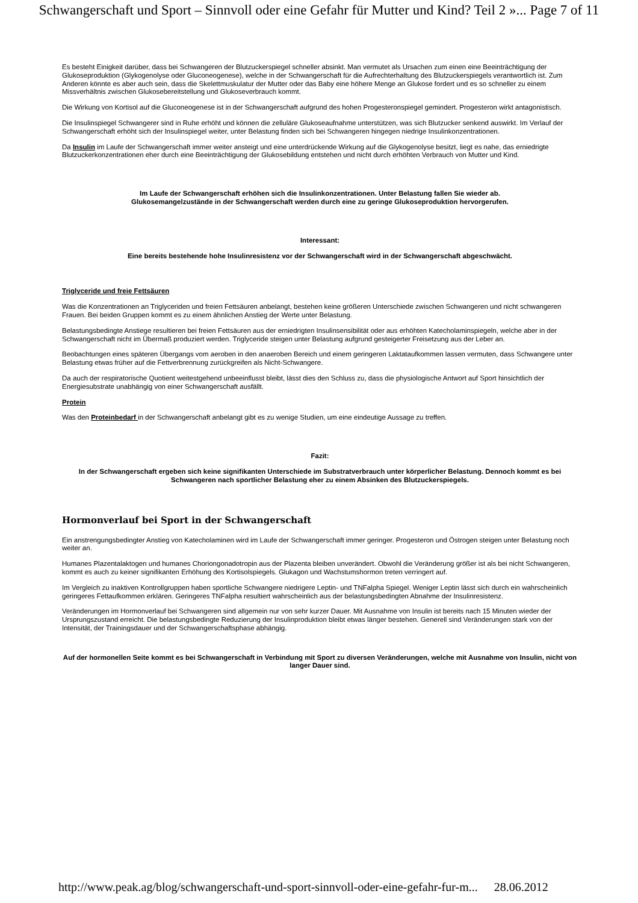Schwangerschaft und Sport – Sinnvoll oder eine Gefahr für Mutter und Kind? Teil 2 »... Page 7 of 11
Es besteht Einigkeit darüber, dass bei Schwangeren der Blutzuckerspiegel schneller absinkt. Man vermutet als Ursachen zum einen eine Beeinträchtigung der Glukoseproduktion (Glykogenolyse oder Gluconeogenese), welche in der Schwangerschaft für die Aufrechterhaltung des Blutzuckerspiegels verantwortlich ist. Zum Anderen könnte es aber auch sein, dass die Skelettmuskulatur der Mutter oder das Baby eine höhere Menge an Glukose fordert und es so schneller zu einem Missverhältnis zwischen Glukosebereitstellung und Glukoseverbrauch kommt.
Die Wirkung von Kortisol auf die Gluconeogenese ist in der Schwangerschaft aufgrund des hohen Progesteronspiegel gemindert. Progesteron wirkt antagonistisch.
Die Insulinspiegel Schwangerer sind in Ruhe erhöht und können die zelluläre Glukoseaufnahme unterstützen, was sich Blutzucker senkend auswirkt. Im Verlauf der Schwangerschaft erhöht sich der Insulinspiegel weiter, unter Belastung finden sich bei Schwangeren hingegen niedrige Insulinkonzentrationen.
Da Insulin im Laufe der Schwangerschaft immer weiter ansteigt und eine unterdrückende Wirkung auf die Glykogenolyse besitzt, liegt es nahe, das erniedrigte Blutzuckerkonzentrationen eher durch eine Beeinträchtigung der Glukosebildung entstehen und nicht durch erhöhten Verbrauch von Mutter und Kind.
Im Laufe der Schwangerschaft erhöhen sich die Insulinkonzentrationen. Unter Belastung fallen Sie wieder ab.
Glukosemangelzustände in der Schwangerschaft werden durch eine zu geringe Glukoseproduktion hervorgerufen.
Interessant:
Eine bereits bestehende hohe Insulinresistenz vor der Schwangerschaft wird in der Schwangerschaft abgeschwächt.
Triglyceride und freie Fettsäuren
Was die Konzentrationen an Triglyceriden und freien Fettsäuren anbelangt, bestehen keine größeren Unterschiede zwischen Schwangeren und nicht schwangeren Frauen. Bei beiden Gruppen kommt es zu einem ähnlichen Anstieg der Werte unter Belastung.
Belastungsbedingte Anstiege resultieren bei freien Fettsäuren aus der erniedrigten Insulinsensibilität oder aus erhöhten Katecholaminspiegeln, welche aber in der Schwangerschaft nicht im Übermaß produziert werden. Triglyceride steigen unter Belastung aufgrund gesteigerter Freisetzung aus der Leber an.
Beobachtungen eines späteren Übergangs vom aeroben in den anaeroben Bereich und einem geringeren Laktataufkommen lassen vermuten, dass Schwangere unter Belastung etwas früher auf die Fettverbrennung zurückgreifen als Nicht-Schwangere.
Da auch der respiratorische Quotient weitestgehend unbeeinflusst bleibt, lässt dies den Schluss zu, dass die physiologische Antwort auf Sport hinsichtlich der Energiesubstrate unabhängig von einer Schwangerschaft ausfällt.
Protein
Was den Proteinbedarf in der Schwangerschaft anbelangt gibt es zu wenige Studien, um eine eindeutige Aussage zu treffen.
Fazit:
In der Schwangerschaft ergeben sich keine signifikanten Unterschiede im Substratverbrauch unter körperlicher Belastung. Dennoch kommt es bei Schwangeren nach sportlicher Belastung eher zu einem Absinken des Blutzuckerspiegels.
Hormonverlauf bei Sport in der Schwangerschaft
Ein anstrengungsbedingter Anstieg von Katecholaminen wird im Laufe der Schwangerschaft immer geringer. Progesteron und Östrogen steigen unter Belastung noch weiter an.
Humanes Plazentalaktogen und humanes Choriongonadotropin aus der Plazenta bleiben unverändert. Obwohl die Veränderung größer ist als bei nicht Schwangeren, kommt es auch zu keiner signifikanten Erhöhung des Kortisolspiegels. Glukagon und Wachstumshormon treten verringert auf.
Im Vergleich zu inaktiven Kontrollgruppen haben sportliche Schwangere niedrigere Leptin- und TNFalpha Spiegel. Weniger Leptin lässt sich durch ein wahrscheinlich geringeres Fettaufkommen erklären. Geringeres TNFalpha resultiert wahrscheinlich aus der belastungsbedingten Abnahme der Insulinresistenz.
Veränderungen im Hormonverlauf bei Schwangeren sind allgemein nur von sehr kurzer Dauer. Mit Ausnahme von Insulin ist bereits nach 15 Minuten wieder der Ursprungszustand erreicht. Die belastungsbedingte Reduzierung der Insulinproduktion bleibt etwas länger bestehen. Generell sind Veränderungen stark von der Intensität, der Trainingsdauer und der Schwangerschaftsphase abhängig.
Auf der hormonellen Seite kommt es bei Schwangerschaft in Verbindung mit Sport zu diversen Veränderungen, welche mit Ausnahme von Insulin, nicht von langer Dauer sind.
http://www.peak.ag/blog/schwangerschaft-und-sport-sinnvoll-oder-eine-gefahr-fur-m... 28.06.2012